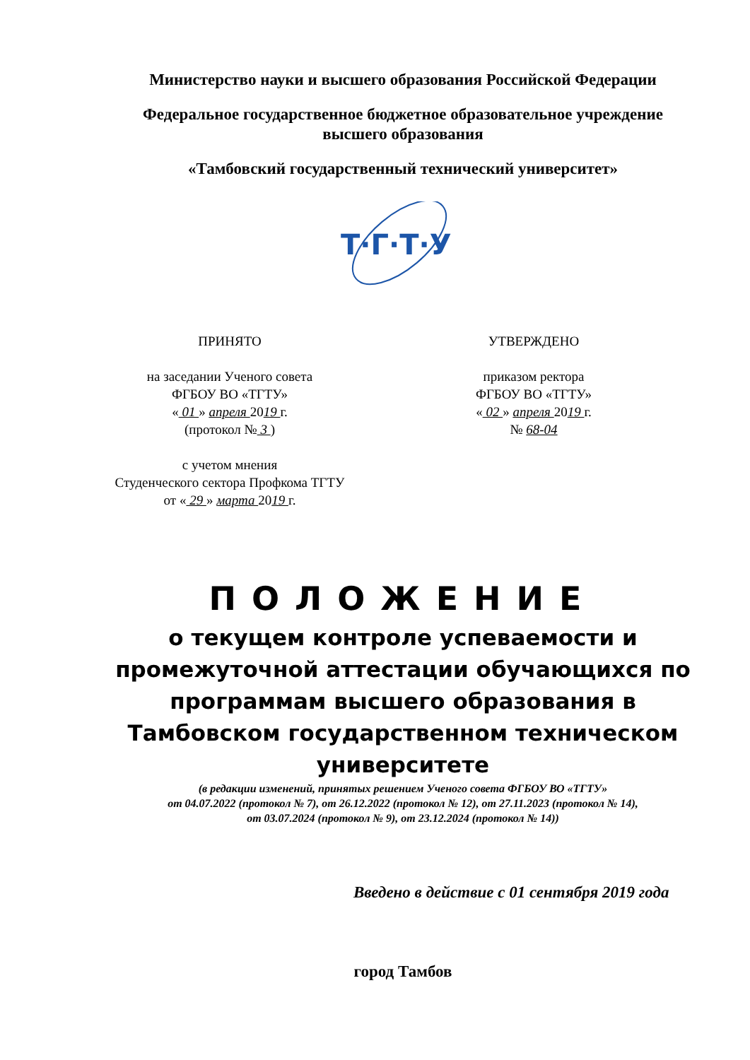Министерство науки и высшего образования Российской Федерации
Федеральное государственное бюджетное образовательное учреждение
высшего образования
«Тамбовский государственный технический университет»
Т·Г·Т·У
ПРИНЯТО
на заседании Ученого совета
ФГБОУ ВО «ТГТУ»
« 01 » апреля 2019 г.
(протокол № 3 )
с учетом мнения
Студенческого сектора Профкома ТГТУ
от « 29 » марта 2019 г.
УТВЕРЖДЕНО
приказом ректора
ФГБОУ ВО «ТГТУ»
« 02 » апреля 2019 г.
№ 68-04
ПОЛОЖЕНИЕ
о текущем контроле успеваемости и промежуточной аттестации обучающихся по программам высшего образования в Тамбовском государственном техническом университете
(в редакции изменений, принятых решением Ученого совета ФГБОУ ВО «ТГТУ»
от 04.07.2022 (протокол № 7), от 26.12.2022 (протокол № 12), от 27.11.2023 (протокол № 14),
от 03.07.2024 (протокол № 9), от 23.12.2024 (протокол № 14))
Введено в действие с 01 сентября 2019 года
город Тамбов